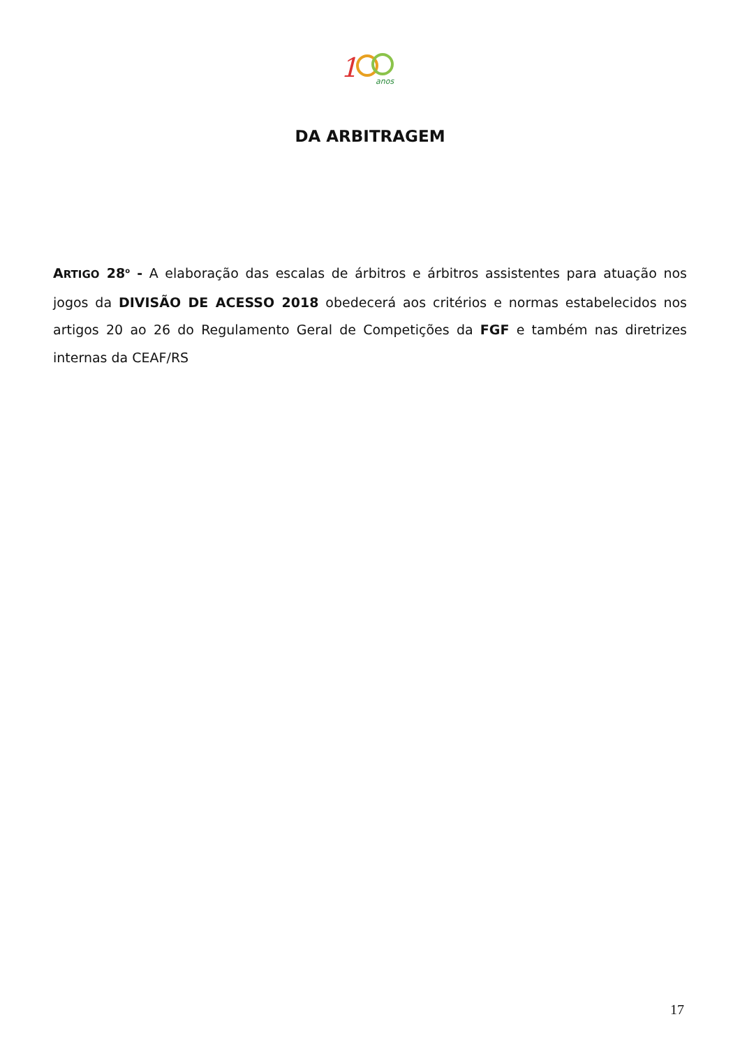1
anos
DA ARBITRAGEM
ARTIGO 28<sup>o</sup> - A elaboração das escalas de árbitros e árbitros assistentes para atuação nos jogos da DIVISÃO DE ACESSO 2018 obedecerá aos critérios e normas estabelecidos nos artigos 20 ao 26 do Regulamento Geral de Competições da FGF e também nas diretrizes internas da CEAF/RS
17